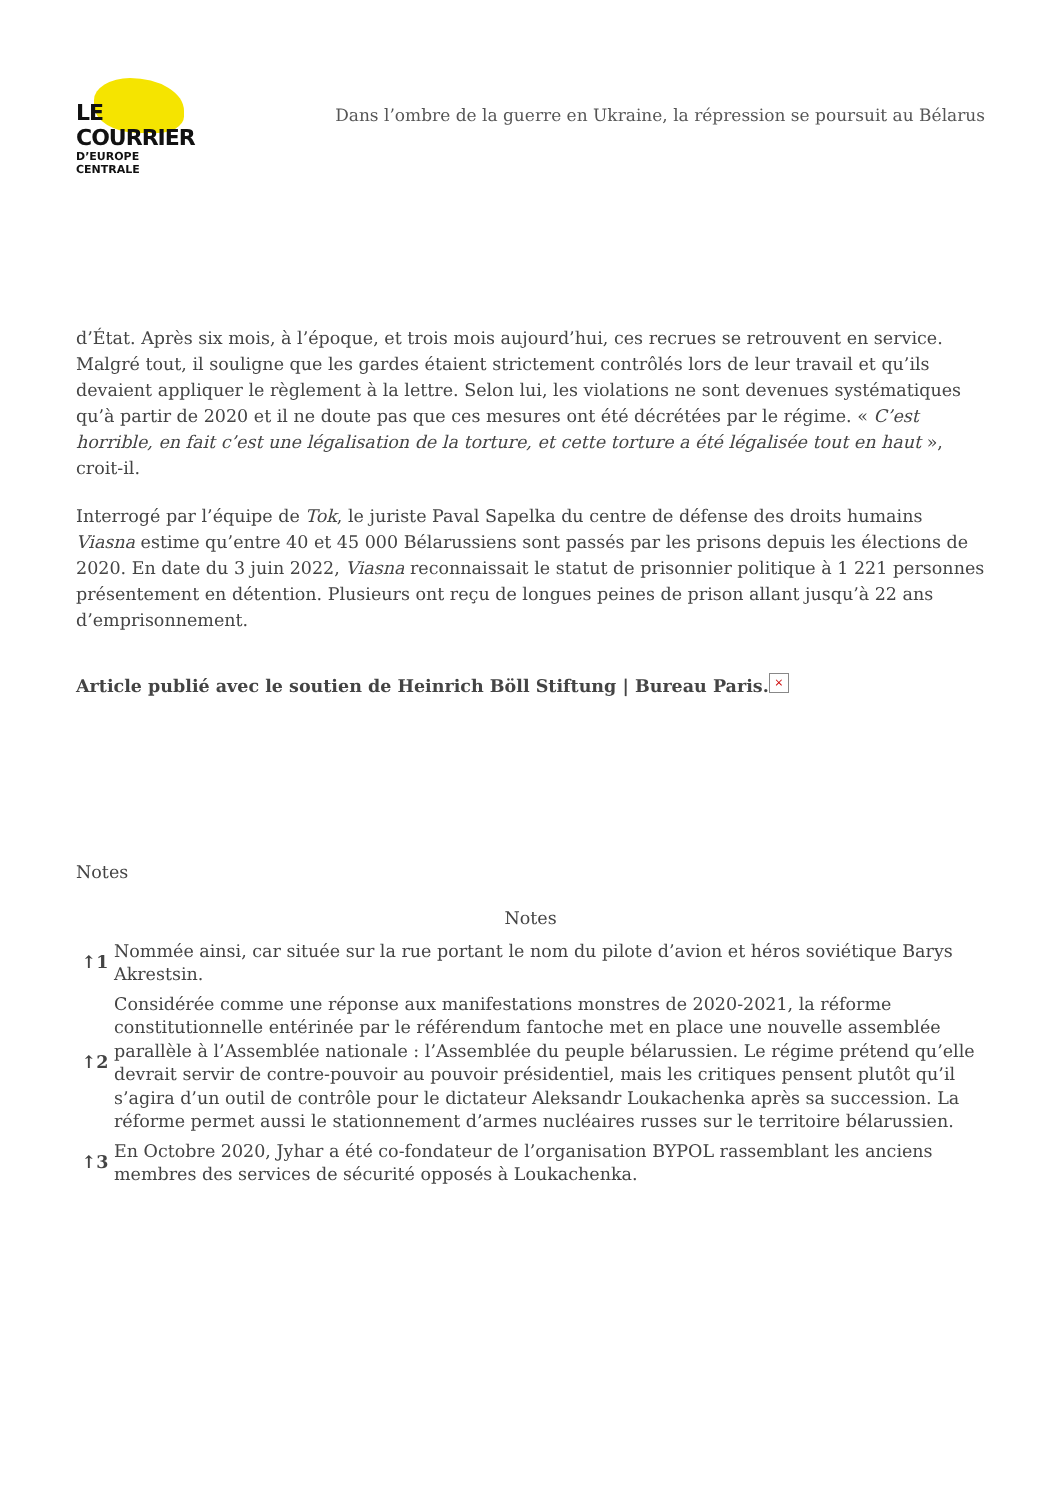LE COURRIER
D’EUROPE CENTRALE
Dans l’ombre de la guerre en Ukraine, la répression se poursuit au Bélarus
d’État. Après six mois, à l’époque, et trois mois aujourd’hui, ces recrues se retrouvent en service. Malgré tout, il souligne que les gardes étaient strictement contrôlés lors de leur travail et qu’ils devaient appliquer le règlement à la lettre. Selon lui, les violations ne sont devenues systématiques qu’à partir de 2020 et il ne doute pas que ces mesures ont été décrétées par le régime. « C’est horrible, en fait c’est une légalisation de la torture, et cette torture a été légalisée tout en haut », croit-il.
Interrogé par l’équipe de Tok, le juriste Paval Sapelka du centre de défense des droits humains Viasna estime qu’entre 40 et 45 000 Bélarussiens sont passés par les prisons depuis les élections de 2020. En date du 3 juin 2022, Viasna reconnaissait le statut de prisonnier politique à 1 221 personnes présentement en détention. Plusieurs ont reçu de longues peines de prison allant jusqu’à 22 ans d’emprisonnement.
Article publié avec le soutien de Heinrich Böll Stiftung | Bureau Paris. ×
Notes
Notes
| ↑1 | Nommée ainsi, car située sur la rue portant le nom du pilote d’avion et héros soviétique Barys Akrestsin. |
| ↑2 | Considérée comme une réponse aux manifestations monstres de 2020-2021, la réforme constitutionnelle entérinée par le référendum fantoche met en place une nouvelle assemblée parallèle à l’Assemblée nationale : l’Assemblée du peuple bélarussien. Le régime prétend qu’elle devrait servir de contre-pouvoir au pouvoir présidentiel, mais les critiques pensent plutôt qu’il s’agira d’un outil de contrôle pour le dictateur Aleksandr Loukachenka après sa succession. La réforme permet aussi le stationnement d’armes nucléaires russes sur le territoire bélarussien. |
| ↑3 | En Octobre 2020, Jyhar a été co-fondateur de l’organisation BYPOL rassemblant les anciens membres des services de sécurité opposés à Loukachenka. |